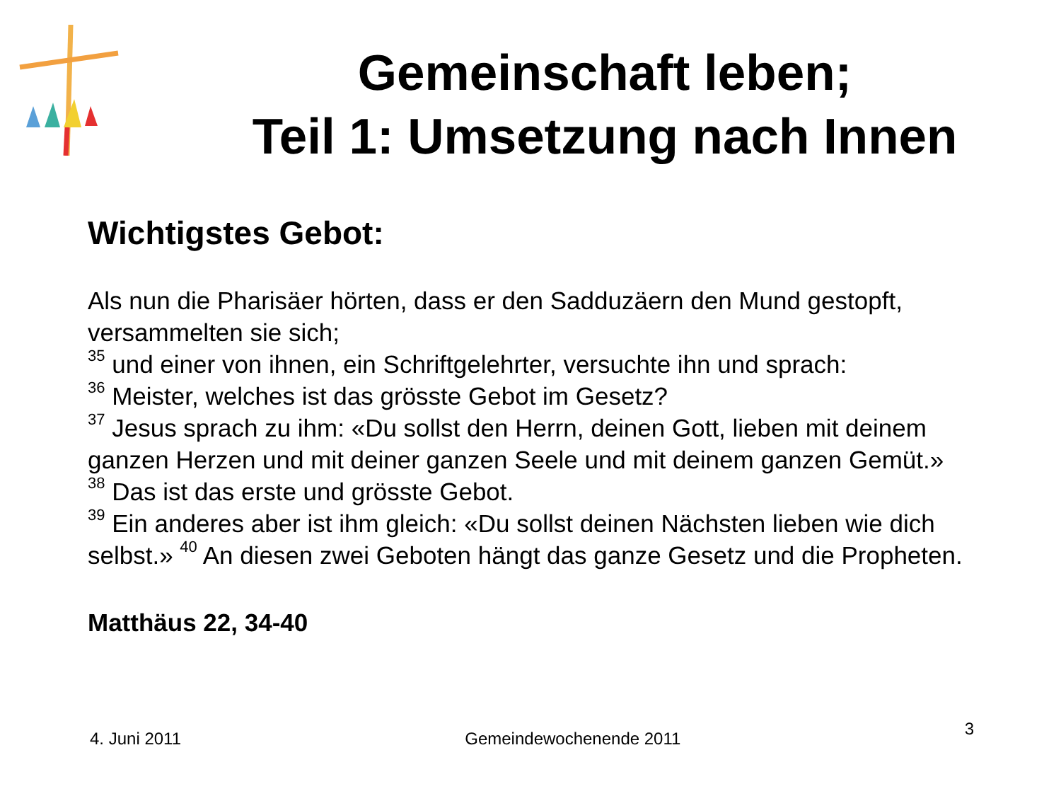Gemeinschaft leben;
Teil 1: Umsetzung nach Innen
Wichtigstes Gebot:
Als nun die Pharisäer hörten, dass er den Sadduzäern den Mund gestopft, versammelten sie sich;
<sup>35</sup> und einer von ihnen, ein Schriftgelehrter, versuchte ihn und sprach:
<sup>36</sup> Meister, welches ist das grösste Gebot im Gesetz?
<sup>37</sup> Jesus sprach zu ihm: «Du sollst den Herrn, deinen Gott, lieben mit deinem ganzen Herzen und mit deiner ganzen Seele und mit deinem ganzen Gemüt.»
<sup>38</sup> Das ist das erste und grösste Gebot.
<sup>39</sup> Ein anderes aber ist ihm gleich: «Du sollst deinen Nächsten lieben wie dich selbst.» <sup>40</sup> An diesen zwei Geboten hängt das ganze Gesetz und die Propheten.
Matthäus 22, 34-40
4. Juni 2011 Gemeindewochenende 2011 3